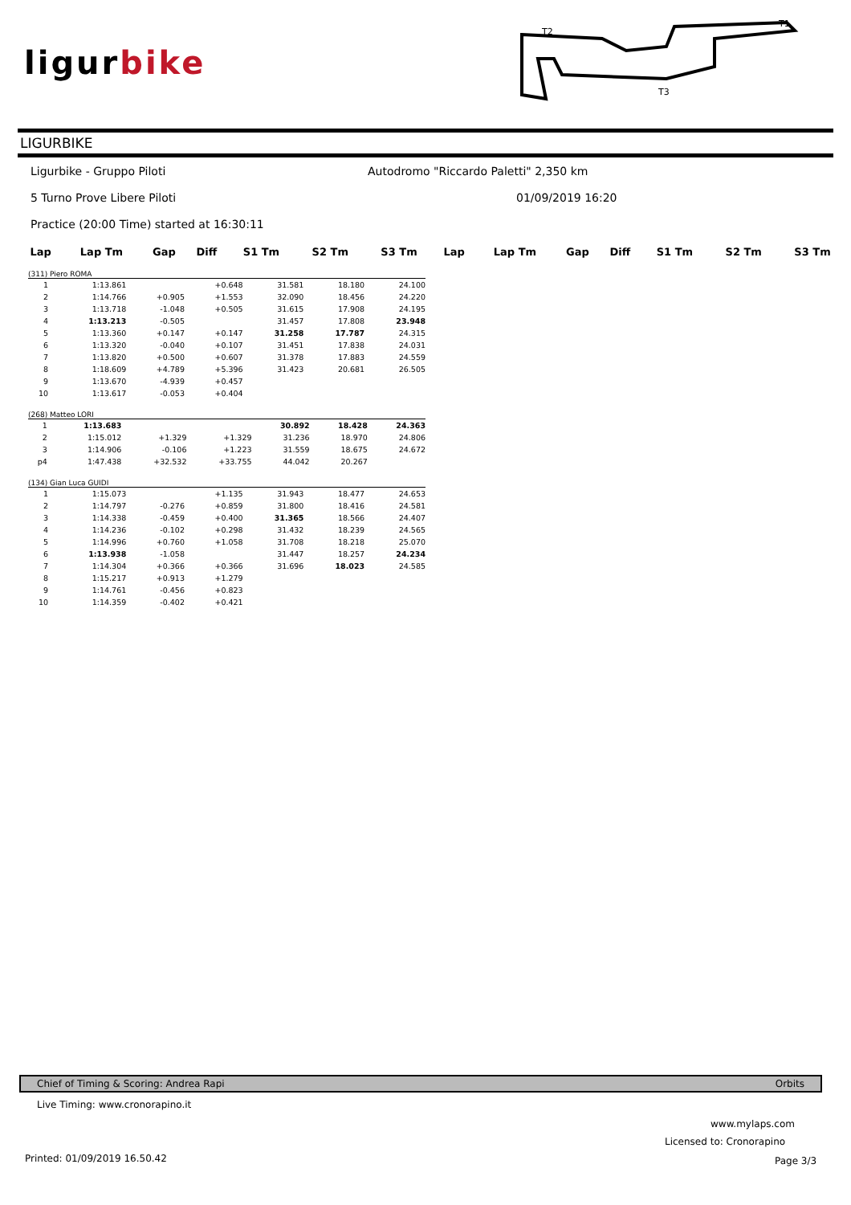ligurbike
T2
T1
T3
LIGURBIKE
Ligurbike - Gruppo Piloti
Autodromo "Riccardo Paletti" 2,350 km
5 Turno Prove Libere Piloti 01/09/2019 16:20
Practice (20:00 Time) started at 16:30:11
| Lap | Lap Tm | Gap | Diff | S1 Tm | S2 Tm | S3 Tm | Lap | Lap Tm | Gap | Diff | S1 Tm | S2 Tm | S3 Tm |
| --- | --- | --- | --- | --- | --- | --- | --- | --- | --- | --- | --- | --- | --- |
(311) Piero ROMA
| 1 | 1:13.861 | | +0.648 | 31.581 | 18.180 | 24.100 |
| 2 | 1:14.766 | +0.905 | +1.553 | 32.090 | 18.456 | 24.220 |
| 3 | 1:13.718 | -1.048 | +0.505 | 31.615 | 17.908 | 24.195 |
| 4 | 1:13.213 | -0.505 | | 31.457 | 17.808 | 23.948 |
| 5 | 1:13.360 | +0.147 | +0.147 | 31.258 | 17.787 | 24.315 |
| 6 | 1:13.320 | -0.040 | +0.107 | 31.451 | 17.838 | 24.031 |
| 7 | 1:13.820 | +0.500 | +0.607 | 31.378 | 17.883 | 24.559 |
| 8 | 1:18.609 | +4.789 | +5.396 | 31.423 | 20.681 | 26.505 |
| 9 | 1:13.670 | -4.939 | +0.457 | | | |
| 10 | 1:13.617 | -0.053 | +0.404 | | | |
(268) Matteo LORI
| 1 | 1:13.683 | | | 30.892 | 18.428 | 24.363 |
| 2 | 1:15.012 | +1.329 | +1.329 | 31.236 | 18.970 | 24.806 |
| 3 | 1:14.906 | -0.106 | +1.223 | 31.559 | 18.675 | 24.672 |
| p4 | 1:47.438 | +32.532 | +33.755 | 44.042 | 20.267 | |
(134) Gian Luca GUIDI
| 1 | 1:15.073 | | +1.135 | 31.943 | 18.477 | 24.653 |
| 2 | 1:14.797 | -0.276 | +0.859 | 31.800 | 18.416 | 24.581 |
| 3 | 1:14.338 | -0.459 | +0.400 | 31.365 | 18.566 | 24.407 |
| 4 | 1:14.236 | -0.102 | +0.298 | 31.432 | 18.239 | 24.565 |
| 5 | 1:14.996 | +0.760 | +1.058 | 31.708 | 18.218 | 25.070 |
| 6 | 1:13.938 | -1.058 | | 31.447 | 18.257 | 24.234 |
| 7 | 1:14.304 | +0.366 | +0.366 | 31.696 | 18.023 | 24.585 |
| 8 | 1:15.217 | +0.913 | +1.279 | | | |
| 9 | 1:14.761 | -0.456 | +0.823 | | | |
| 10 | 1:14.359 | -0.402 | +0.421 | | | |
Chief of Timing & Scoring: Andrea Rapi Orbits
Live Timing: www.cronorapino.it
www.mylaps.com
Licensed to: Cronorapino
Printed: 01/09/2019 16.50.42 Page 3/3